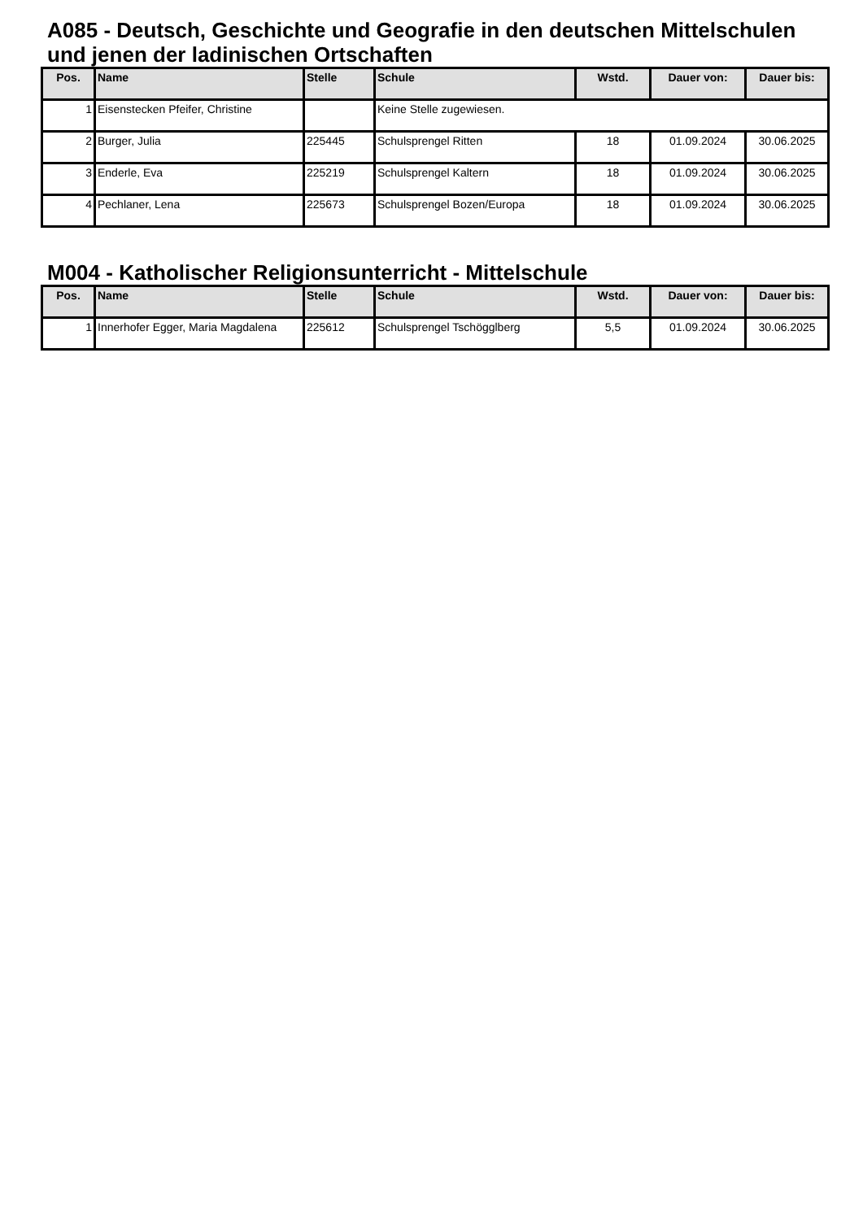A085 - Deutsch, Geschichte und Geografie in den deutschen Mittelschulen und jenen der ladinischen Ortschaften
| Pos. | Name | Stelle | Schule | Wstd. | Dauer von: | Dauer bis: |
| --- | --- | --- | --- | --- | --- | --- |
| 1 | Eisenstecken Pfeifer, Christine | | Keine Stelle zugewiesen. | | | |
| 2 | Burger, Julia | 225445 | Schulsprengel Ritten | 18 | 01.09.2024 | 30.06.2025 |
| 3 | Enderle, Eva | 225219 | Schulsprengel Kaltern | 18 | 01.09.2024 | 30.06.2025 |
| 4 | Pechlaner, Lena | 225673 | Schulsprengel Bozen/Europa | 18 | 01.09.2024 | 30.06.2025 |
M004 - Katholischer Religionsunterricht - Mittelschule
| Pos. | Name | Stelle | Schule | Wstd. | Dauer von: | Dauer bis: |
| --- | --- | --- | --- | --- | --- | --- |
| 1 | Innerhofer Egger, Maria Magdalena | 225612 | Schulsprengel Tschögglberg | 5,5 | 01.09.2024 | 30.06.2025 |